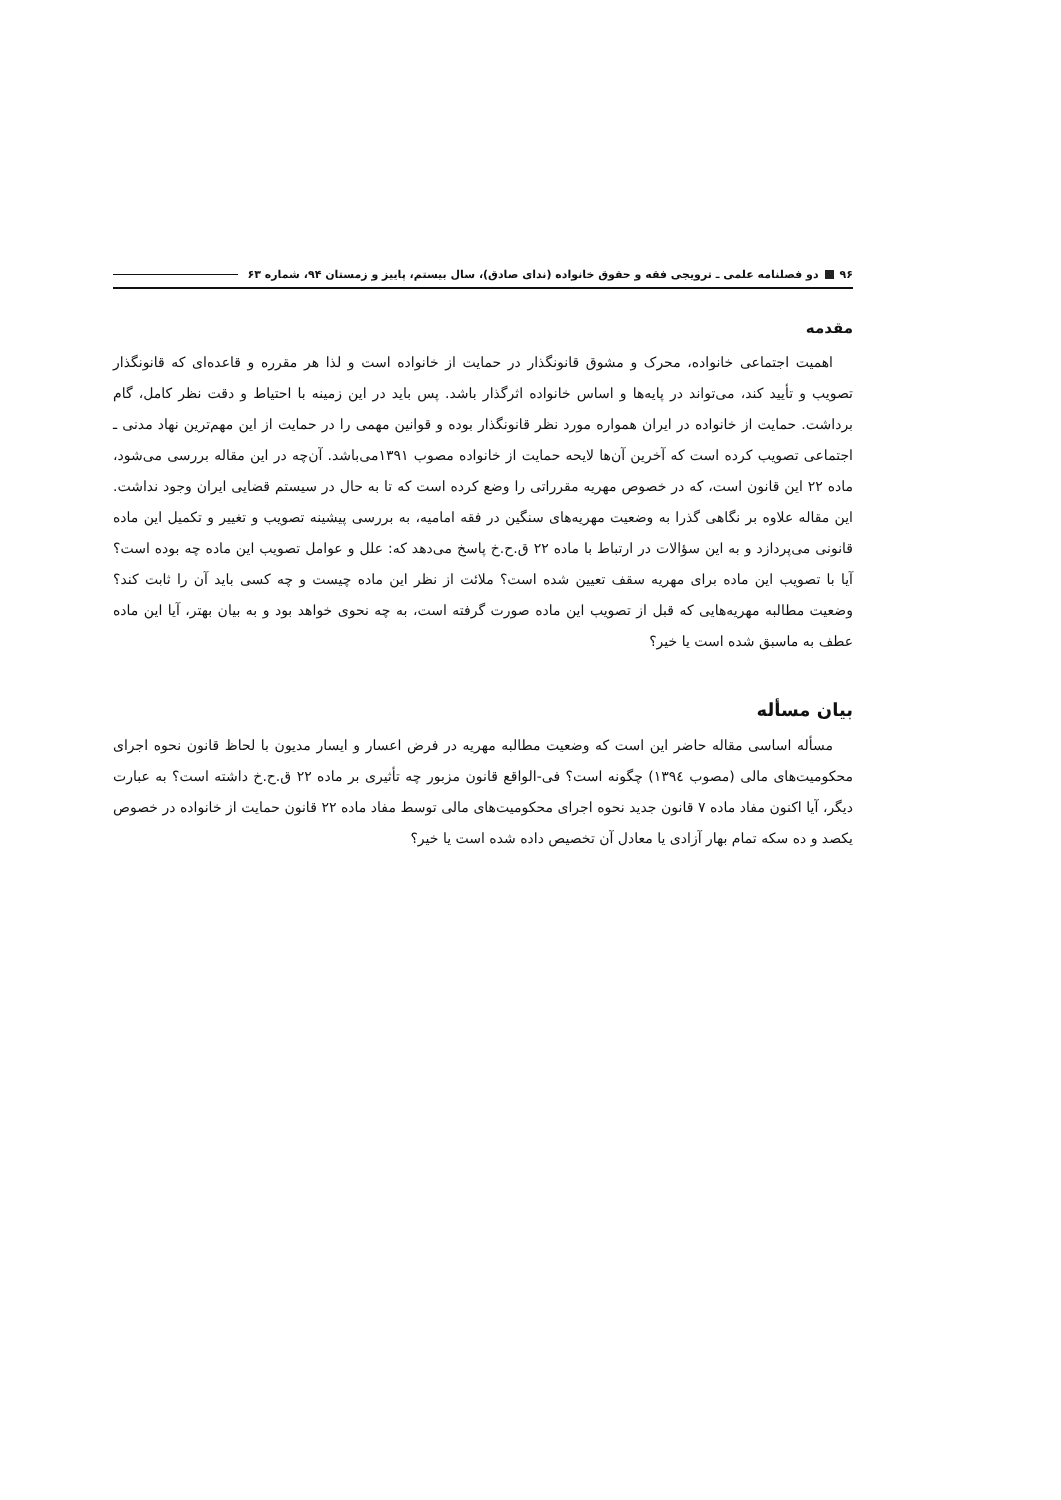۹۶ دو فصلنامه علمی ـ ترویجی فقه و حقوق خانواده (ندای صادق)، سال بیستم، پاییز و زمستان ۹۴، شماره ۶۳
مقدمه
اهمیت اجتماعی خانواده، محرک و مشوق قانونگذار در حمایت از خانواده است و لذا هر مقرره و قاعده‌ای که قانونگذار تصویب و تأیید کند، می‌تواند در پایه‌ها و اساس خانواده اثرگذار باشد. پس باید در این زمینه با احتیاط و دقت نظر کامل، گام برداشت. حمایت از خانواده در ایران همواره مورد نظر قانونگذار بوده و قوانین مهمی را در حمایت از این مهم‌ترین نهاد مدنی ـ اجتماعی تصویب کرده است که آخرین آن‌ها لایحه حمایت از خانواده مصوب ۱۳۹۱می‌باشد. آن‌چه در این مقاله بررسی می‌شود، ماده ۲۲ این قانون است، که در خصوص مهریه مقرراتی را وضع کرده است که تا به حال در سیستم قضایی ایران وجود نداشت. این مقاله علاوه بر نگاهی گذرا به وضعیت مهریه‌های سنگین در فقه امامیه، به بررسی پیشینه تصویب و تغییر و تکمیل این ماده قانونی می‌پردازد و به این سؤالات در ارتباط با ماده ۲۲ ق.ح.خ پاسخ می‌دهد که: علل و عوامل تصویب این ماده چه بوده است؟ آیا با تصویب این ماده برای مهریه سقف تعیین شده است؟ ملائت از نظر این ماده چیست و چه کسی باید آن را ثابت کند؟ وضعیت مطالبه مهریه‌هایی که قبل از تصویب این ماده صورت گرفته است، به چه نحوی خواهد بود و به بیان بهتر، آیا این ماده عطف به ماسبق شده است یا خیر؟
بیان مسأله
مسأله اساسی مقاله حاضر این است که وضعیت مطالبه مهریه در فرض اعسار و ایسار مدیون با لحاظ قانون نحوه اجرای محکومیت‌های مالی (مصوب ۱۳۹٤) چگونه است؟ فی-الواقع قانون مزبور چه تأثیری بر ماده ۲۲ ق.ح.خ داشته است؟ به عبارت دیگر، آیا اکنون مفاد ماده ۷ قانون جدید نحوه اجرای محکومیت‌های مالی توسط مفاد ماده ۲۲ قانون حمایت از خانواده در خصوص یکصد و ده سکه تمام بهار آزادی یا معادل آن تخصیص داده شده است یا خیر؟